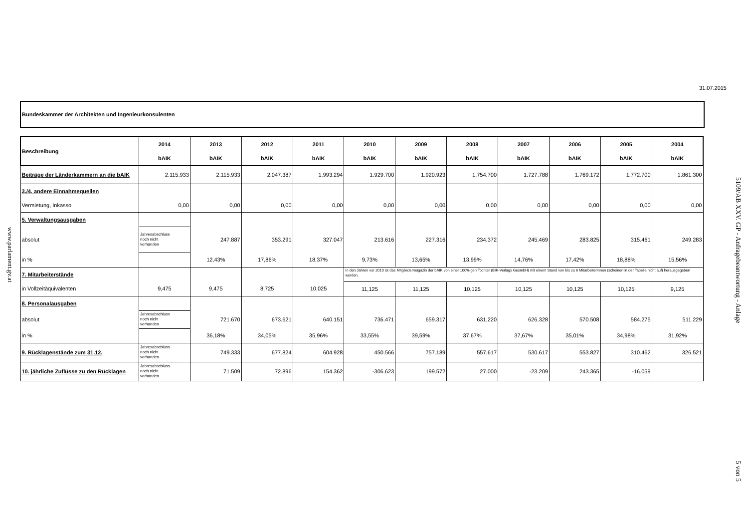www.parlament.gv.at
31.07.2015
Bundeskammer der Architekten und Ingenieurkonsulenten
| Beschreibung | 2014 | 2013 | 2012 | 2011 | 2010 | 2009 | 2008 | 2007 | 2006 | 2005 | 2004 |
| --- | --- | --- | --- | --- | --- | --- | --- | --- | --- | --- | --- |
| | bAIK | bAIK | bAIK | bAIK | bAIK | bAIK | bAIK | bAIK | bAIK | bAIK | bAIK |
| Beiträge der Länderkammern an die bAIK | 2.115.933 | 2.115.933 | 2.047.387 | 1.993.294 | 1.929.700 | 1.920.923 | 1.754.700 | 1.727.788 | 1.769.172 | 1.772.700 | 1.861.300 |
| 3./4. andere Einnahmequellen | | | | | | | | | | | |
| Vermietung, Inkasso | 0,00 | 0,00 | 0,00 | 0,00 | 0,00 | 0,00 | 0,00 | 0,00 | 0,00 | 0,00 | 0,00 |
| 5. Verwaltungsausgaben | | | | | | | | | | | |
| absolut | Jahresabschluss noch nicht vorhanden | 247.887 | 353.291 | 327.047 | 213.616 | 227.316 | 234.372 | 245.469 | 283.825 | 315.461 | 249.283 |
| in % | | 12,43% | 17,86% | 18,37% | 9,73% | 13,65% | 13,99% | 14,76% | 17,42% | 18,88% | 15,56% |
| 7. Mitarbeiterstände | | | | | In den Jahren vor 2010 ist das Mitgliedermagazin der bAIK von einer 100%igen Tochter (BIK-Verlags GesmbH) mit einem Stand von bis zu 6 MitarbeiterInnen (scheinen in der Tabelle nicht auf) herausgegeben worden. | | | | | | |
| in Vollzeitäquivalenten | 9,475 | 9,475 | 8,725 | 10,025 | 11,125 | 11,125 | 10,125 | 10,125 | 10,125 | 10,125 | 9,125 |
| 8. Personalausgaben | | | | | | | | | | | |
| absolut | Jahresabschluss noch nicht vorhanden | 721.670 | 673.621 | 640.151 | 736.471 | 659.317 | 631.220 | 626.328 | 570.508 | 584.275 | 511.229 |
| in % | | 36,18% | 34,05% | 35,96% | 33,55% | 39,59% | 37,67% | 37,67% | 35,01% | 34,98% | 31,92% |
| 9. Rücklagenstände zum 31.12. | Jahresabschluss noch nicht vorhanden | 749.333 | 677.824 | 604.928 | 450.566 | 757.189 | 557.617 | 530.617 | 553.827 | 310.462 | 326.521 |
| 10. jährliche Zuflüsse zu den Rücklagen | Jahresabschluss noch nicht vorhanden | 71.509 | 72.896 | 154.362 | -306.623 | 199.572 | 27.000 | -23.209 | 243.365 | -16.059 | |
5109/AB XXV. GP - Anfragebeantwortung - Anlage
5 von 5